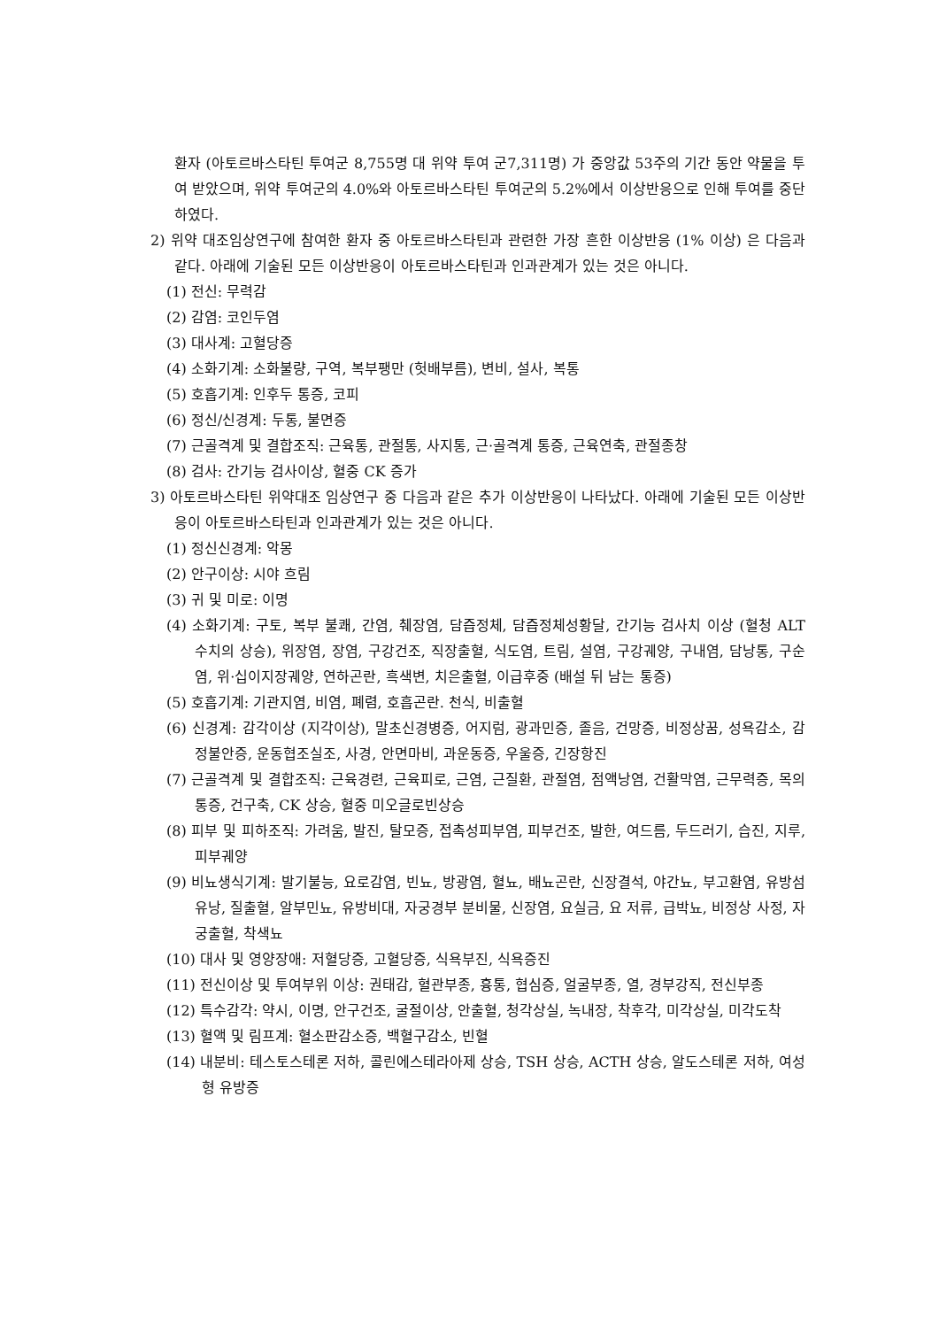환자 (아토르바스타틴 투여군 8,755명 대 위약 투여 군7,311명) 가 중앙값 53주의 기간 동안 약물을 투여 받았으며, 위약 투여군의 4.0%와 아토르바스타틴 투여군의 5.2%에서 이상반응으로 인해 투여를 중단하였다.
2) 위약 대조임상연구에 참여한 환자 중 아토르바스타틴과 관련한 가장 흔한 이상반응 (1% 이상) 은 다음과 같다. 아래에 기술된 모든 이상반응이 아토르바스타틴과 인과관계가 있는 것은 아니다.
(1) 전신: 무력감
(2) 감염: 코인두염
(3) 대사계: 고혈당증
(4) 소화기계: 소화불량, 구역, 복부팽만 (헛배부름), 변비, 설사, 복통
(5) 호흡기계: 인후두 통증, 코피
(6) 정신/신경계: 두통, 불면증
(7) 근골격계 및 결합조직: 근육통, 관절통, 사지통, 근·골격계 통증, 근육연축, 관절종창
(8) 검사: 간기능 검사이상, 혈중 CK 증가
3) 아토르바스타틴 위약대조 임상연구 중 다음과 같은 추가 이상반응이 나타났다. 아래에 기술된 모든 이상반응이 아토르바스타틴과 인과관계가 있는 것은 아니다.
(1) 정신신경계: 악몽
(2) 안구이상: 시야 흐림
(3) 귀 및 미로: 이명
(4) 소화기계: 구토, 복부 불쾌, 간염, 췌장염, 담즙정체, 담즙정체성황달, 간기능 검사치 이상 (혈청 ALT 수치의 상승), 위장염, 장염, 구강건조, 직장출혈, 식도염, 트림, 설염, 구강궤양, 구내염, 담낭통, 구순염, 위·십이지장궤양, 연하곤란, 흑색변, 치은출혈, 이급후중 (배설 뒤 남는 통증)
(5) 호흡기계: 기관지염, 비염, 폐렴, 호흡곤란. 천식, 비출혈
(6) 신경계: 감각이상 (지각이상), 말초신경병증, 어지럼, 광과민증, 졸음, 건망증, 비정상꿈, 성욕감소, 감정불안증, 운동협조실조, 사경, 안면마비, 과운동증, 우울증, 긴장항진
(7) 근골격계 및 결합조직: 근육경련, 근육피로, 근염, 근질환, 관절염, 점액낭염, 건활막염, 근무력증, 목의 통증, 건구축, CK 상승, 혈중 미오글로빈상승
(8) 피부 및 피하조직: 가려움, 발진, 탈모증, 접촉성피부염, 피부건조, 발한, 여드름, 두드러기, 습진, 지루, 피부궤양
(9) 비뇨생식기계: 발기불능, 요로감염, 빈뇨, 방광염, 혈뇨, 배뇨곤란, 신장결석, 야간뇨, 부고환염, 유방섬유낭, 질출혈, 알부민뇨, 유방비대, 자궁경부 분비물, 신장염, 요실금, 요 저류, 급박뇨, 비정상 사정, 자궁출혈, 착색뇨
(10) 대사 및 영양장애: 저혈당증, 고혈당증, 식욕부진, 식욕증진
(11) 전신이상 및 투여부위 이상: 권태감, 혈관부종, 흉통, 협심증, 얼굴부종, 열, 경부강직, 전신부종
(12) 특수감각: 약시, 이명, 안구건조, 굴절이상, 안출혈, 청각상실, 녹내장, 착후각, 미각상실, 미각도착
(13) 혈액 및 림프계: 혈소판감소증, 백혈구감소, 빈혈
(14) 내분비: 테스토스테론 저하, 콜린에스테라아제 상승, TSH 상승, ACTH 상승, 알도스테론 저하, 여성형 유방증